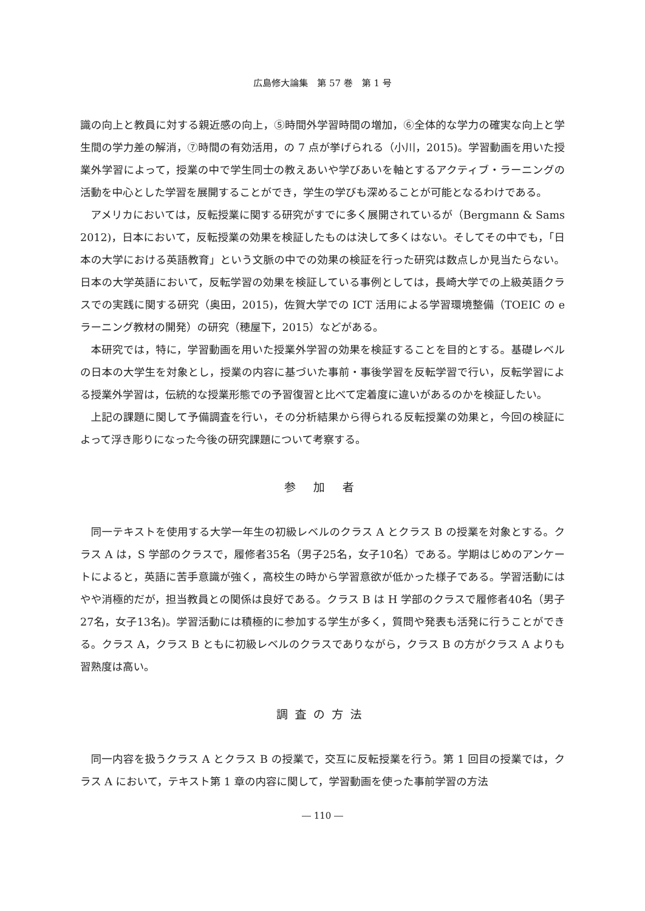広島修大論集　第 57 巻　第 1 号
識の向上と教員に対する親近感の向上，⑤時間外学習時間の増加，⑥全体的な学力の確実な向上と学生間の学力差の解消，⑦時間の有効活用，の 7 点が挙げられる（小川，2015)。学習動画を用いた授業外学習によって，授業の中で学生同士の教えあいや学びあいを軸とするアクティブ・ラーニングの活動を中心とした学習を展開することができ，学生の学びも深めることが可能となるわけである。
アメリカにおいては，反転授業に関する研究がすでに多く展開されているが（Bergmann & Sams 2012)，日本において，反転授業の効果を検証したものは決して多くはない。そしてその中でも，「日本の大学における英語教育」という文脈の中での効果の検証を行った研究は数点しか見当たらない。日本の大学英語において，反転学習の効果を検証している事例としては，長崎大学での上級英語クラスでの実践に関する研究（奥田，2015)，佐賀大学での ICT 活用による学習環境整備（TOEIC の e ラーニング教材の開発）の研究（穂屋下，2015）などがある。
本研究では，特に，学習動画を用いた授業外学習の効果を検証することを目的とする。基礎レベルの日本の大学生を対象とし，授業の内容に基づいた事前・事後学習を反転学習で行い，反転学習による授業外学習は，伝統的な授業形態での予習復習と比べて定着度に違いがあるのかを検証したい。
上記の課題に関して予備調査を行い，その分析結果から得られる反転授業の効果と，今回の検証によって浮き彫りになった今後の研究課題について考察する。
参 加 者
同一テキストを使用する大学一年生の初級レベルのクラス A とクラス B の授業を対象とする。クラス A は，S 学部のクラスで，履修者35名（男子25名，女子10名）である。学期はじめのアンケートによると，英語に苦手意識が強く，高校生の時から学習意欲が低かった様子である。学習活動にはやや消極的だが，担当教員との関係は良好である。クラス B は H 学部のクラスで履修者40名（男子27名，女子13名)。学習活動には積極的に参加する学生が多く，質問や発表も活発に行うことができる。クラス A，クラス B ともに初級レベルのクラスでありながら，クラス B の方がクラス A よりも習熟度は高い。
調査の方法
同一内容を扱うクラス A とクラス B の授業で，交互に反転授業を行う。第 1 回目の授業では，クラス A において，テキスト第 1 章の内容に関して，学習動画を使った事前学習の方法
― 110 ―